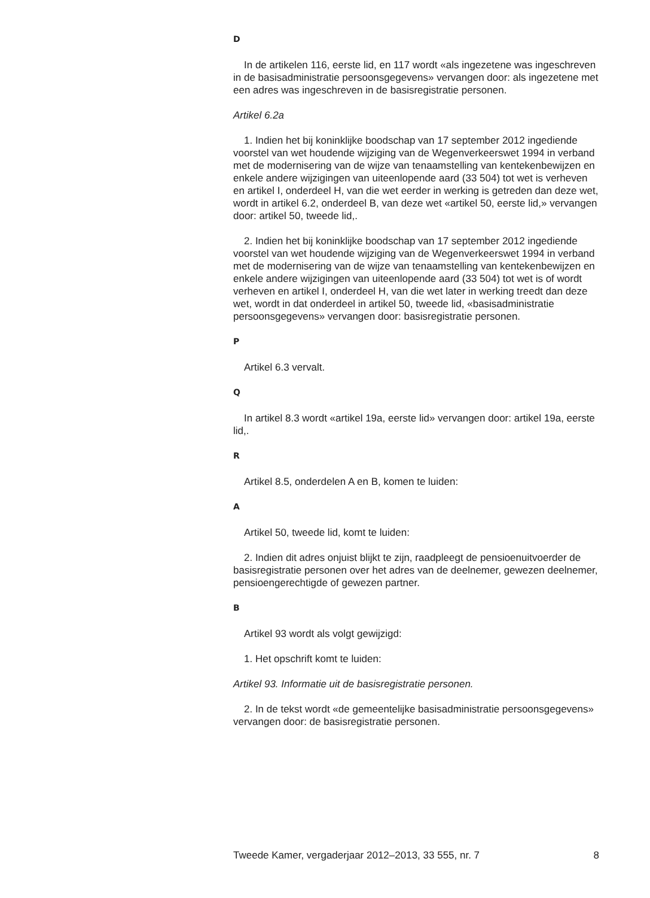D
In de artikelen 116, eerste lid, en 117 wordt «als ingezetene was ingeschreven in de basisadministratie persoonsgegevens» vervangen door: als ingezetene met een adres was ingeschreven in de basisregistratie personen.
Artikel 6.2a
1. Indien het bij koninklijke boodschap van 17 september 2012 ingediende voorstel van wet houdende wijziging van de Wegenverkeerswet 1994 in verband met de modernisering van de wijze van tenaamstelling van kentekenbewijzen en enkele andere wijzigingen van uiteenlopende aard (33 504) tot wet is verheven en artikel I, onderdeel H, van die wet eerder in werking is getreden dan deze wet, wordt in artikel 6.2, onderdeel B, van deze wet «artikel 50, eerste lid,» vervangen door: artikel 50, tweede lid,.
2. Indien het bij koninklijke boodschap van 17 september 2012 ingediende voorstel van wet houdende wijziging van de Wegenverkeerswet 1994 in verband met de modernisering van de wijze van tenaamstelling van kentekenbewijzen en enkele andere wijzigingen van uiteenlopende aard (33 504) tot wet is of wordt verheven en artikel I, onderdeel H, van die wet later in werking treedt dan deze wet, wordt in dat onderdeel in artikel 50, tweede lid, «basisadministratie persoonsgegevens» vervangen door: basisregistratie personen.
P
Artikel 6.3 vervalt.
Q
In artikel 8.3 wordt «artikel 19a, eerste lid» vervangen door: artikel 19a, eerste lid,.
R
Artikel 8.5, onderdelen A en B, komen te luiden:
A
Artikel 50, tweede lid, komt te luiden:
2. Indien dit adres onjuist blijkt te zijn, raadpleegt de pensioenuitvoerder de basisregistratie personen over het adres van de deelnemer, gewezen deelnemer, pensioengerechtigde of gewezen partner.
B
Artikel 93 wordt als volgt gewijzigd:
1. Het opschrift komt te luiden:
Artikel 93. Informatie uit de basisregistratie personen.
2. In de tekst wordt «de gemeentelijke basisadministratie persoonsgegevens» vervangen door: de basisregistratie personen.
Tweede Kamer, vergaderjaar 2012–2013, 33 555, nr. 7 8